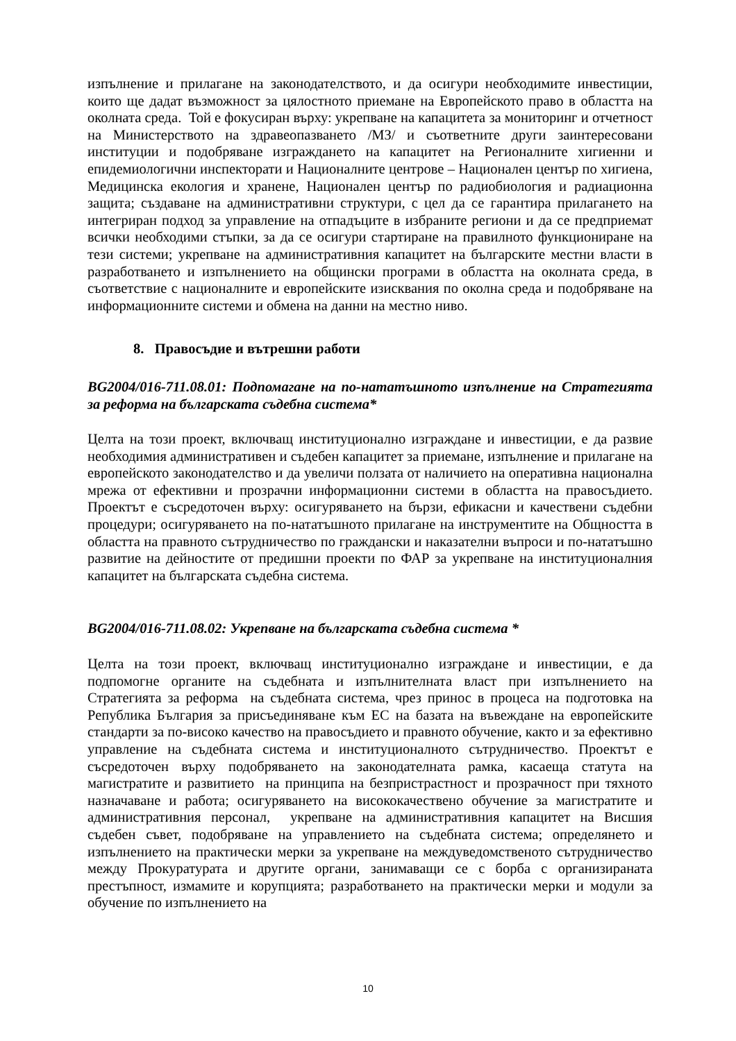изпълнение и прилагане на законодателството, и да осигури необходимите инвестиции, които ще дадат възможност за цялостното приемане на Европейското право в областта на околната среда. Той е фокусиран върху: укрепване на капацитета за мониторинг и отчетност на Министерството на здравеопазването /МЗ/ и съответните други заинтересовани институции и подобряване изграждането на капацитет на Регионалните хигиенни и епидемиологични инспекторати и Националните центрове – Национален център по хигиена, Медицинска екология и хранене, Национален център по радиобиология и радиационна защита; създаване на административни структури, с цел да се гарантира прилагането на интегриран подход за управление на отпадъците в избраните региони и да се предприемат всички необходими стъпки, за да се осигури стартиране на правилното функциониране на тези системи; укрепване на административния капацитет на българските местни власти в разработването и изпълнението на общински програми в областта на околната среда, в съответствие с националните и европейските изисквания по околна среда и подобряване на информационните системи и обмена на данни на местно ниво.
8. Правосъдие и вътрешни работи
BG2004/016-711.08.01: Подпомагане на по-нататъшното изпълнение на Стратегията за реформа на българската съдебна система*
Целта на този проект, включващ институционално изграждане и инвестиции, е да развие необходимия административен и съдебен капацитет за приемане, изпълнение и прилагане на европейското законодателство и да увеличи ползата от наличието на оперативна национална мрежа от ефективни и прозрачни информационни системи в областта на правосъдието. Проектът е съсредоточен върху: осигуряването на бързи, ефикасни и качествени съдебни процедури; осигуряването на по-нататъшното прилагане на инструментите на Общността в областта на правното сътрудничество по граждански и наказателни въпроси и по-нататъшно развитие на дейностите от предишни проекти по ФАР за укрепване на институционалния капацитет на българската съдебна система.
BG2004/016-711.08.02: Укрепване на българската съдебна система *
Целта на този проект, включващ институционално изграждане и инвестиции, е да подпомогне органите на съдебната и изпълнителната власт при изпълнението на Стратегията за реформа на съдебната система, чрез принос в процеса на подготовка на Република България за присъединяване към ЕС на базата на въвеждане на европейските стандарти за по-високо качество на правосъдието и правното обучение, както и за ефективно управление на съдебната система и институционалното сътрудничество. Проектът е съсредоточен върху подобряването на законодателната рамка, касаеща статута на магистратите и развитието на принципа на безпристрастност и прозрачност при тяхното назначаване и работа; осигуряването на висококачествено обучение за магистратите и административния персонал, укрепване на административния капацитет на Висшия съдебен съвет, подобряване на управлението на съдебната система; определянето и изпълнението на практически мерки за укрепване на междуведомственото сътрудничество между Прокуратурата и другите органи, занимаващи се с борба с организираната престъпност, измамите и корупцията; разработването на практически мерки и модули за обучение по изпълнението на
10